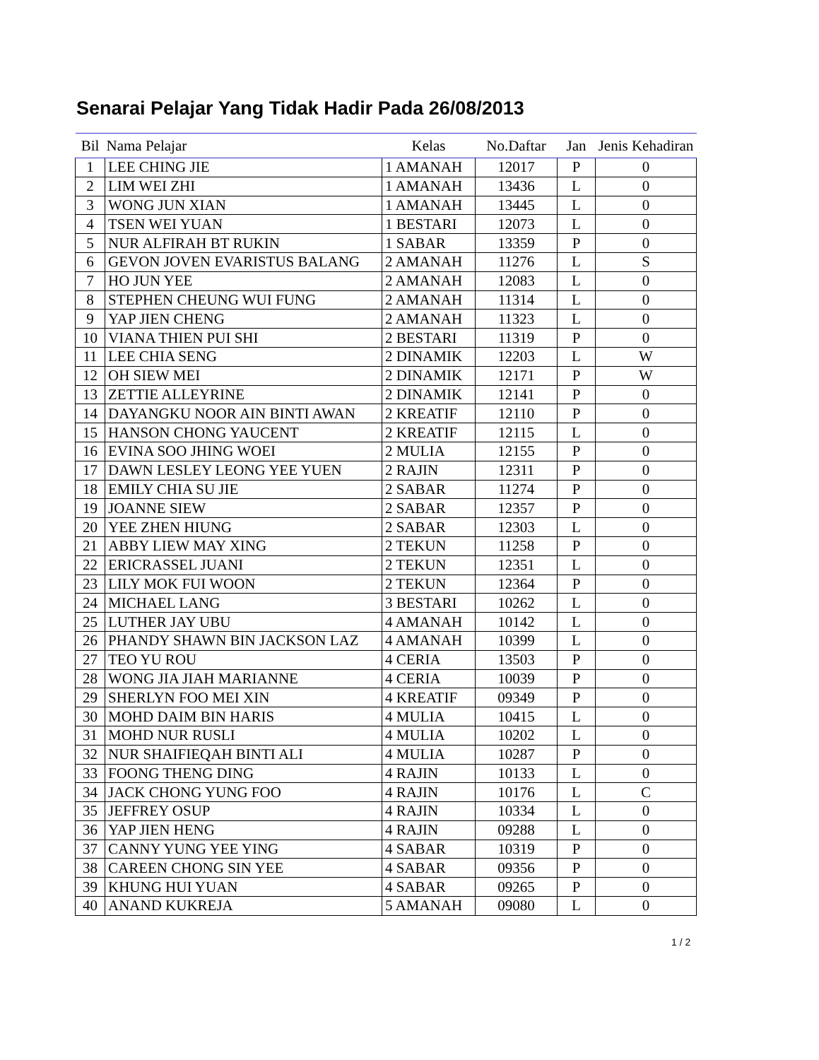Senarai Pelajar Yang Tidak Hadir Pada 26/08/2013
| Bil | Nama Pelajar | Kelas | No.Daftar | Jan | Jenis Kehadiran |
| --- | --- | --- | --- | --- | --- |
| 1 | LEE CHING JIE | 1 AMANAH | 12017 | P | 0 |
| 2 | LIM WEI ZHI | 1 AMANAH | 13436 | L | 0 |
| 3 | WONG JUN XIAN | 1 AMANAH | 13445 | L | 0 |
| 4 | TSEN WEI YUAN | 1 BESTARI | 12073 | L | 0 |
| 5 | NUR ALFIRAH BT RUKIN | 1 SABAR | 13359 | P | 0 |
| 6 | GEVON JOVEN EVARISTUS BALANG | 2 AMANAH | 11276 | L | S |
| 7 | HO JUN YEE | 2 AMANAH | 12083 | L | 0 |
| 8 | STEPHEN CHEUNG WUI FUNG | 2 AMANAH | 11314 | L | 0 |
| 9 | YAP JIEN CHENG | 2 AMANAH | 11323 | L | 0 |
| 10 | VIANA THIEN PUI SHI | 2 BESTARI | 11319 | P | 0 |
| 11 | LEE CHIA SENG | 2 DINAMIK | 12203 | L | W |
| 12 | OH SIEW MEI | 2 DINAMIK | 12171 | P | W |
| 13 | ZETTIE ALLEYRINE | 2 DINAMIK | 12141 | P | 0 |
| 14 | DAYANGKU NOOR AIN BINTI AWAN | 2 KREATIF | 12110 | P | 0 |
| 15 | HANSON CHONG YAUCENT | 2 KREATIF | 12115 | L | 0 |
| 16 | EVINA SOO JHING WOEI | 2 MULIA | 12155 | P | 0 |
| 17 | DAWN LESLEY LEONG YEE YUEN | 2 RAJIN | 12311 | P | 0 |
| 18 | EMILY CHIA SU JIE | 2 SABAR | 11274 | P | 0 |
| 19 | JOANNE SIEW | 2 SABAR | 12357 | P | 0 |
| 20 | YEE ZHEN HIUNG | 2 SABAR | 12303 | L | 0 |
| 21 | ABBY LIEW MAY XING | 2 TEKUN | 11258 | P | 0 |
| 22 | ERICRASSEL JUANI | 2 TEKUN | 12351 | L | 0 |
| 23 | LILY MOK FUI WOON | 2 TEKUN | 12364 | P | 0 |
| 24 | MICHAEL LANG | 3 BESTARI | 10262 | L | 0 |
| 25 | LUTHER JAY UBU | 4 AMANAH | 10142 | L | 0 |
| 26 | PHANDY SHAWN BIN JACKSON LAZ | 4 AMANAH | 10399 | L | 0 |
| 27 | TEO YU ROU | 4 CERIA | 13503 | P | 0 |
| 28 | WONG JIA JIAH MARIANNE | 4 CERIA | 10039 | P | 0 |
| 29 | SHERLYN FOO MEI XIN | 4 KREATIF | 09349 | P | 0 |
| 30 | MOHD DAIM BIN HARIS | 4 MULIA | 10415 | L | 0 |
| 31 | MOHD NUR RUSLI | 4 MULIA | 10202 | L | 0 |
| 32 | NUR SHAIFIEQAH BINTI ALI | 4 MULIA | 10287 | P | 0 |
| 33 | FOONG THENG DING | 4 RAJIN | 10133 | L | 0 |
| 34 | JACK CHONG YUNG FOO | 4 RAJIN | 10176 | L | C |
| 35 | JEFFREY OSUP | 4 RAJIN | 10334 | L | 0 |
| 36 | YAP JIEN HENG | 4 RAJIN | 09288 | L | 0 |
| 37 | CANNY YUNG YEE YING | 4 SABAR | 10319 | P | 0 |
| 38 | CAREEN CHONG SIN YEE | 4 SABAR | 09356 | P | 0 |
| 39 | KHUNG HUI YUAN | 4 SABAR | 09265 | P | 0 |
| 40 | ANAND KUKREJA | 5 AMANAH | 09080 | L | 0 |
1 / 2